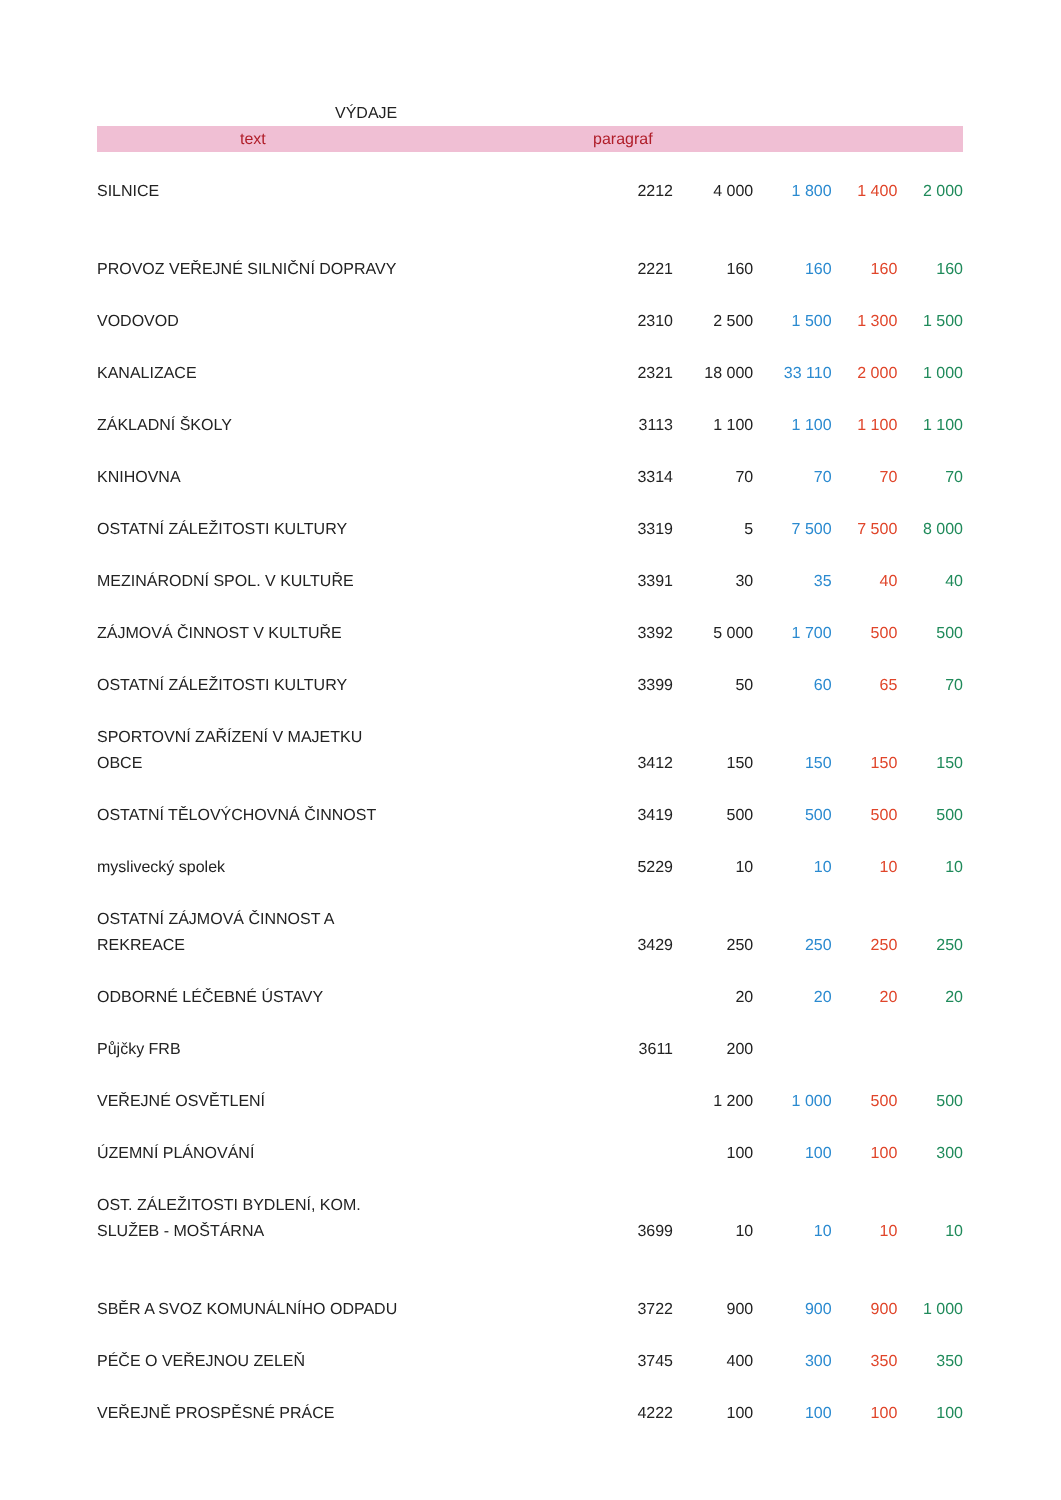VÝDAJE
| text | paragraf | | | | |
| --- | --- | --- | --- | --- | --- |
| SILNICE | 2212 | 4 000 | 1 800 | 1 400 | 2 000 |
| PROVOZ VEŘEJNÉ SILNIČNÍ DOPRAVY | 2221 | 160 | 160 | 160 | 160 |
| VODOVOD | 2310 | 2 500 | 1 500 | 1 300 | 1 500 |
| KANALIZACE | 2321 | 18 000 | 33 110 | 2 000 | 1 000 |
| ZÁKLADNÍ ŠKOLY | 3113 | 1 100 | 1 100 | 1 100 | 1 100 |
| KNIHOVNA | 3314 | 70 | 70 | 70 | 70 |
| OSTATNÍ ZÁLEŽITOSTI KULTURY | 3319 | 5 | 7 500 | 7 500 | 8 000 |
| MEZINÁRODNÍ SPOL. V KULTUŘE | 3391 | 30 | 35 | 40 | 40 |
| ZÁJMOVÁ ČINNOST V KULTUŘE | 3392 | 5 000 | 1 700 | 500 | 500 |
| OSTATNÍ ZÁLEŽITOSTI KULTURY | 3399 | 50 | 60 | 65 | 70 |
| SPORTOVNÍ ZAŘÍZENÍ V MAJETKU OBCE | 3412 | 150 | 150 | 150 | 150 |
| OSTATNÍ TĚLOVÝCHOVNÁ ČINNOST | 3419 | 500 | 500 | 500 | 500 |
| myslivecký spolek | 5229 | 10 | 10 | 10 | 10 |
| OSTATNÍ ZÁJMOVÁ ČINNOST A REKREACE | 3429 | 250 | 250 | 250 | 250 |
| ODBORNÉ LÉČEBNÉ ÚSTAVY | | 20 | 20 | 20 | 20 |
| Půjčky FRB | 3611 | 200 | | | |
| VEŘEJNÉ OSVĚTLENÍ | | 1 200 | 1 000 | 500 | 500 |
| ÚZEMNÍ PLÁNOVÁNÍ | | 100 | 100 | 100 | 300 |
| OST. ZÁLEŽITOSTI BYDLENÍ, KOM. SLUŽEB - MOŠTÁRNA | 3699 | 10 | 10 | 10 | 10 |
| SBĚR A SVOZ KOMUNÁLNÍHO ODPADU | 3722 | 900 | 900 | 900 | 1 000 |
| PÉČE O VEŘEJNOU ZELEŇ | 3745 | 400 | 300 | 350 | 350 |
| VEŘEJNĚ PROSPĚSNÉ PRÁCE | 4222 | 100 | 100 | 100 | 100 |